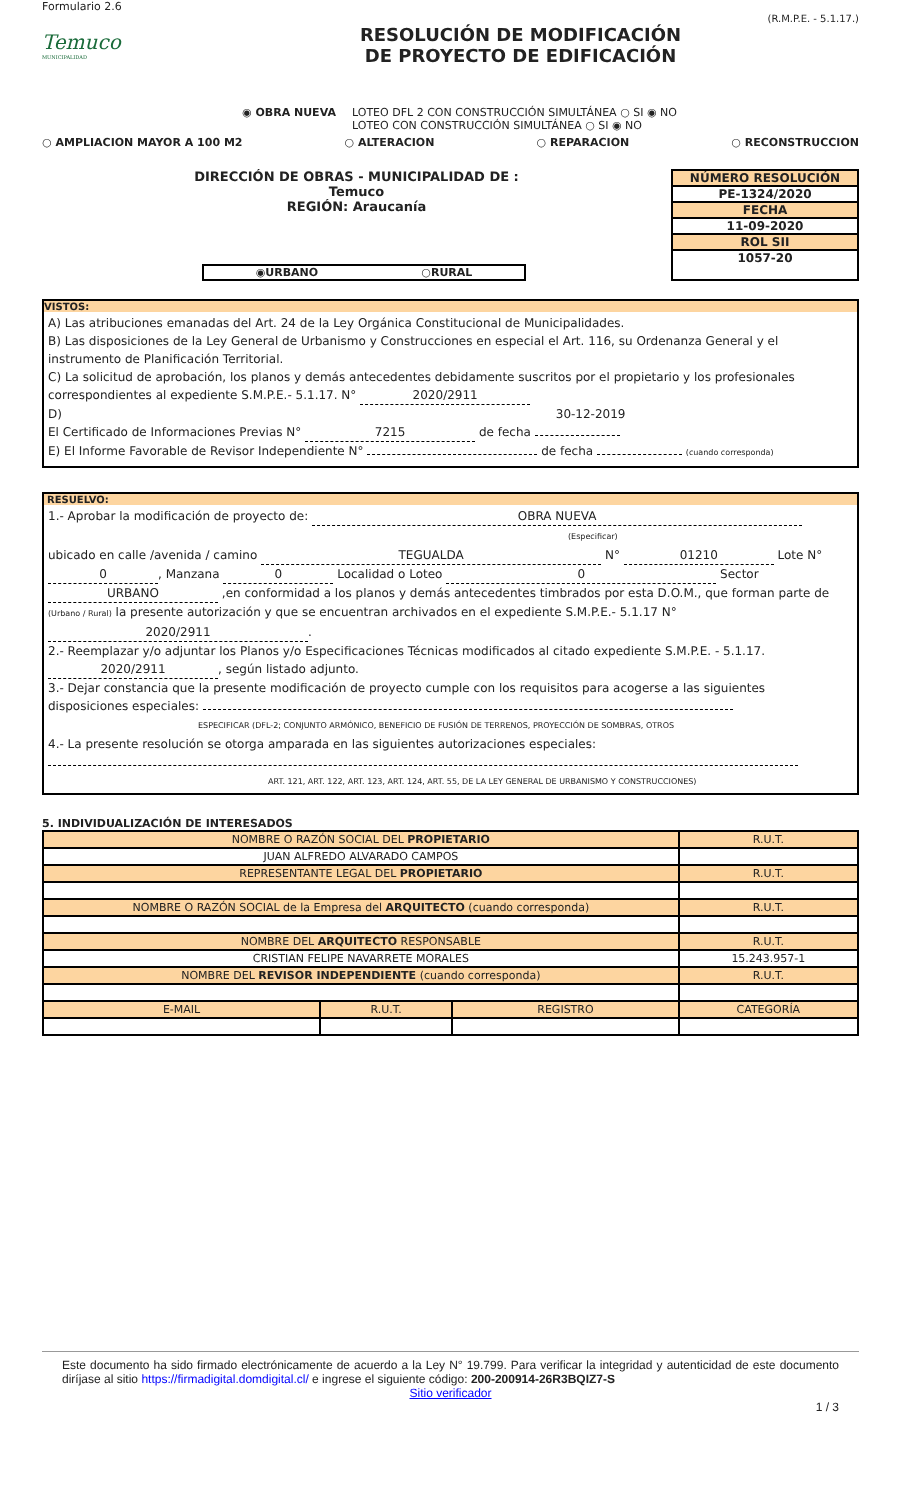Formulario 2.6
(R.M.P.E. - 5.1.17.)
Temuco
MUNICIPALIDAD
RESOLUCIÓN DE MODIFICACIÓN
DE PROYECTO DE EDIFICACIÓN
◉ OBRA NUEVA LOTEO DFL 2 CON CONSTRUCCIÓN SIMULTÁNEA ○ SI ◉ NO
LOTEO CON CONSTRUCCIÓN SIMULTÁNEA ○ SI ◉ NO
○ AMPLIACION MAYOR A 100 M2 ○ ALTERACION ○ REPARACION ○ RECONSTRUCCION
DIRECCIÓN DE OBRAS - MUNICIPALIDAD DE :
Temuco
REGIÓN: Araucanía
◉URBANO ○RURAL
NÚMERO RESOLUCIÓN
PE-1324/2020
FECHA
11-09-2020
ROL SII
1057-20
VISTOS:
A) Las atribuciones emanadas del Art. 24 de la Ley Orgánica Constitucional de Municipalidades.
B) Las disposiciones de la Ley General de Urbanismo y Construcciones en especial el Art. 116, su Ordenanza General y el instrumento de Planificación Territorial.
C) La solicitud de aprobación, los planos y demás antecedentes debidamente suscritos por el propietario y los profesionales correspondientes al expediente S.M.P.E.- 5.1.17. N° 2020/2911
D) 30-12-2019
El Certificado de Informaciones Previas N° 7215 de fecha
E) El Informe Favorable de Revisor Independiente N° de fecha (cuando corresponda)
RESUELVO:
1.- Aprobar la modificación de proyecto de: OBRA NUEVA
(Especificar)
ubicado en calle /avenida / camino TEGUALDA N° 01210 Lote N° 0, Manzana 0 Localidad o Loteo 0 Sector URBANO ,en conformidad a los planos y demás antecedentes timbrados por esta D.O.M., que forman parte de (Urbano / Rural) la presente autorización y que se encuentran archivados en el expediente S.M.P.E.- 5.1.17 N° 2020/2911.
2.- Reemplazar y/o adjuntar los Planos y/o Especificaciones Técnicas modificados al citado expediente S.M.P.E. - 5.1.17. 2020/2911, según listado adjunto.
3.- Dejar constancia que la presente modificación de proyecto cumple con los requisitos para acogerse a las siguientes disposiciones especiales:
ESPECIFICAR (DFL-2; CONJUNTO ARMÓNICO, BENEFICIO DE FUSIÓN DE TERRENOS, PROYECCIÓN DE SOMBRAS, OTROS
4.- La presente resolución se otorga amparada en las siguientes autorizaciones especiales:
ART. 121, ART. 122, ART. 123, ART. 124, ART. 55, DE LA LEY GENERAL DE URBANISMO Y CONSTRUCCIONES)
5. INDIVIDUALIZACIÓN DE INTERESADOS
| NOMBRE O RAZÓN SOCIAL DEL PROPIETARIO | | | R.U.T. |
| JUAN ALFREDO ALVARADO CAMPOS | | | |
| REPRESENTANTE LEGAL DEL PROPIETARIO | | | R.U.T. |
| NOMBRE O RAZÓN SOCIAL de la Empresa del ARQUITECTO (cuando corresponda) | | | R.U.T. |
| NOMBRE DEL ARQUITECTO RESPONSABLE | | | R.U.T. |
| CRISTIAN FELIPE NAVARRETE MORALES | | | 15.243.957-1 |
| NOMBRE DEL REVISOR INDEPENDIENTE (cuando corresponda) | | | R.U.T. |
| E-MAIL | R.U.T. | REGISTRO | CATEGORÍA |
Este documento ha sido firmado electrónicamente de acuerdo a la Ley N° 19.799. Para verificar la integridad y autenticidad de este documento diríjase al sitio https://firmadigital.domdigital.cl/ e ingrese el siguiente código: 200-200914-26R3BQIZ7-S
Sitio verificador
1 / 3